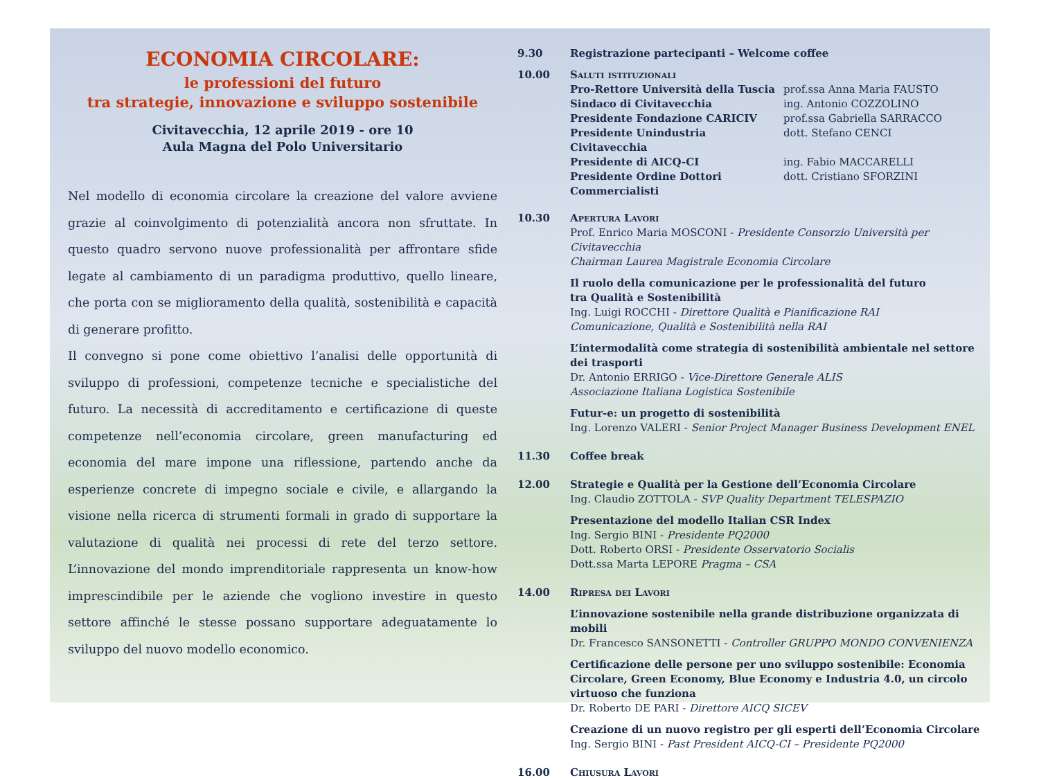ECONOMIA CIRCOLARE:
le professioni del futuro
tra strategie, innovazione e sviluppo sostenibile
Civitavecchia, 12 aprile 2019 - ore 10
Aula Magna del Polo Universitario
Nel modello di economia circolare la creazione del valore avviene grazie al coinvolgimento di potenzialità ancora non sfruttate. In questo quadro servono nuove professionalità per affrontare sfide legate al cambiamento di un paradigma produttivo, quello lineare, che porta con se miglioramento della qualità, sostenibilità e capacità di generare profitto.
Il convegno si pone come obiettivo l’analisi delle opportunità di sviluppo di professioni, competenze tecniche e specialistiche del futuro. La necessità di accreditamento e certificazione di queste competenze nell’economia circolare, green manufacturing ed economia del mare impone una riflessione, partendo anche da esperienze concrete di impegno sociale e civile, e allargando la visione nella ricerca di strumenti formali in grado di supportare la valutazione di qualità nei processi di rete del terzo settore. L’innovazione del mondo imprenditoriale rappresenta un know-how imprescindibile per le aziende che vogliono investire in questo settore affinché le stesse possano supportare adeguatamente lo sviluppo del nuovo modello economico.
9.30 Registrazione partecipanti – Welcome coffee
10.00 Saluti istituzionali
Pro-Rettore Università della Tuscia prof.ssa Anna Maria FAUSTO
Sindaco di Civitavecchia ing. Antonio COZZOLINO
Presidente Fondazione CARICIV prof.ssa Gabriella SARRACCO
Presidente Unindustria Civitavecchia dott. Stefano CENCI
Presidente di AICQ-CI ing. Fabio MACCARELLI
Presidente Ordine Dottori Commercialisti dott. Cristiano SFORZINI
10.30 Apertura Lavori
Prof. Enrico Maria MOSCONI - Presidente Consorzio Università per Civitavecchia
Chairman Laurea Magistrale Economia Circolare
Il ruolo della comunicazione per le professionalità del futuro
tra Qualità e Sostenibilità
Ing. Luigi ROCCHI - Direttore Qualità e Pianificazione RAI
Comunicazione, Qualità e Sostenibilità nella RAI
L’intermodalità come strategia di sostenibilità ambientale nel settore dei trasporti
Dr. Antonio ERRIGO - Vice-Direttore Generale ALIS
Associazione Italiana Logistica Sostenibile
Futur-e: un progetto di sostenibilità
Ing. Lorenzo VALERI - Senior Project Manager Business Development ENEL
11.30 Coffee break
12.00 Strategie e Qualità per la Gestione dell’Economia Circolare
Ing. Claudio ZOTTOLA - SVP Quality Department TELESPAZIO
Presentazione del modello Italian CSR Index
Ing. Sergio BINI - Presidente PQ2000
Dott. Roberto ORSI - Presidente Osservatorio Socialis
Dott.ssa Marta LEPORE Pragma – CSA
14.00 Ripresa dei Lavori
L’innovazione sostenibile nella grande distribuzione organizzata di mobili
Dr. Francesco SANSONETTI - Controller GRUPPO MONDO CONVENIENZA
Certificazione delle persone per uno sviluppo sostenibile: Economia Circolare, Green Economy, Blue Economy e Industria 4.0, un circolo virtuoso che funziona
Dr. Roberto DE PARI - Direttore AICQ SICEV
Creazione di un nuovo registro per gli esperti dell’Economia Circolare
Ing. Sergio BINI - Past President AICQ-CI – Presidente PQ2000
16.00 Chiusura Lavori